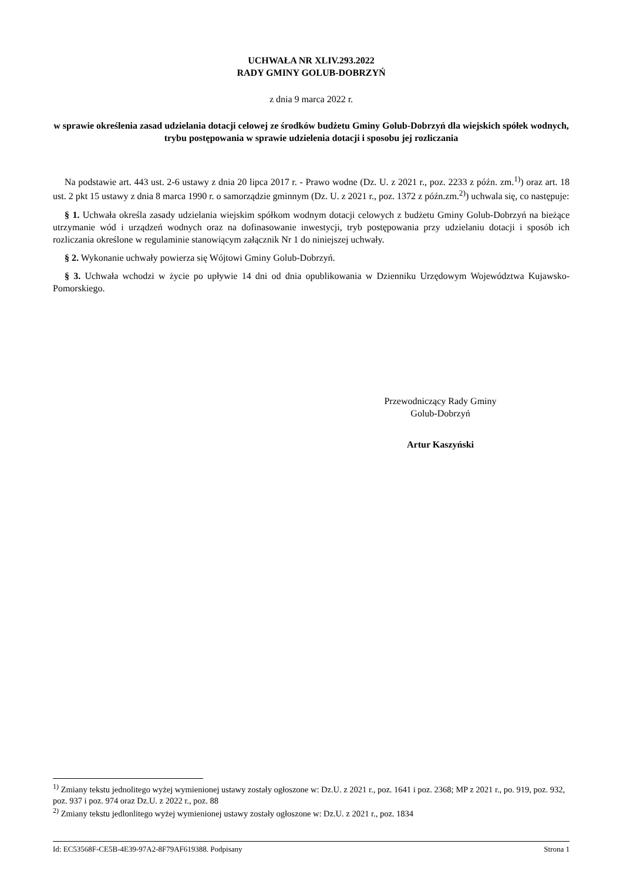UCHWAŁA NR XLIV.293.2022
RADY GMINY GOLUB-DOBRZYŃ
z dnia 9 marca 2022 r.
w sprawie określenia zasad udzielania dotacji celowej ze środków budżetu Gminy Golub-Dobrzyń dla wiejskich spółek wodnych, trybu postępowania w sprawie udzielenia dotacji i sposobu jej rozliczania
Na podstawie art. 443 ust. 2-6 ustawy z dnia 20 lipca 2017 r. - Prawo wodne (Dz. U. z 2021 r., poz. 2233 z późn. zm.<sup>1)</sup>) oraz art. 18 ust. 2 pkt 15 ustawy z dnia 8 marca 1990 r. o samorządzie gminnym (Dz. U. z 2021 r., poz. 1372 z późn.zm.<sup>2)</sup>) uchwala się, co następuje:
§ 1. Uchwała określa zasady udzielania wiejskim spółkom wodnym dotacji celowych z budżetu Gminy Golub-Dobrzyń na bieżące utrzymanie wód i urządzeń wodnych oraz na dofinasowanie inwestycji, tryb postępowania przy udzielaniu dotacji i sposób ich rozliczania określone w regulaminie stanowiącym załącznik Nr 1 do niniejszej uchwały.
§ 2. Wykonanie uchwały powierza się Wójtowi Gminy Golub-Dobrzyń.
§ 3. Uchwała wchodzi w życie po upływie 14 dni od dnia opublikowania w Dzienniku Urzędowym Województwa Kujawsko-Pomorskiego.
Przewodniczący Rady Gminy
Golub-Dobrzyń
Artur Kaszyński
<sup>1)</sup> Zmiany tekstu jednolitego wyżej wymienionej ustawy zostały ogłoszone w: Dz.U. z 2021 r., poz. 1641 i poz. 2368; MP z 2021 r., po. 919, poz. 932, poz. 937 i poz. 974 oraz Dz.U. z 2022 r., poz. 88
<sup>2)</sup> Zmiany tekstu jedlonlitego wyżej wymienionej ustawy zostały ogłoszone w: Dz.U. z 2021 r., poz. 1834
Id: EC53568F-CE5B-4E39-97A2-8F79AF619388. Podpisany Strona 1